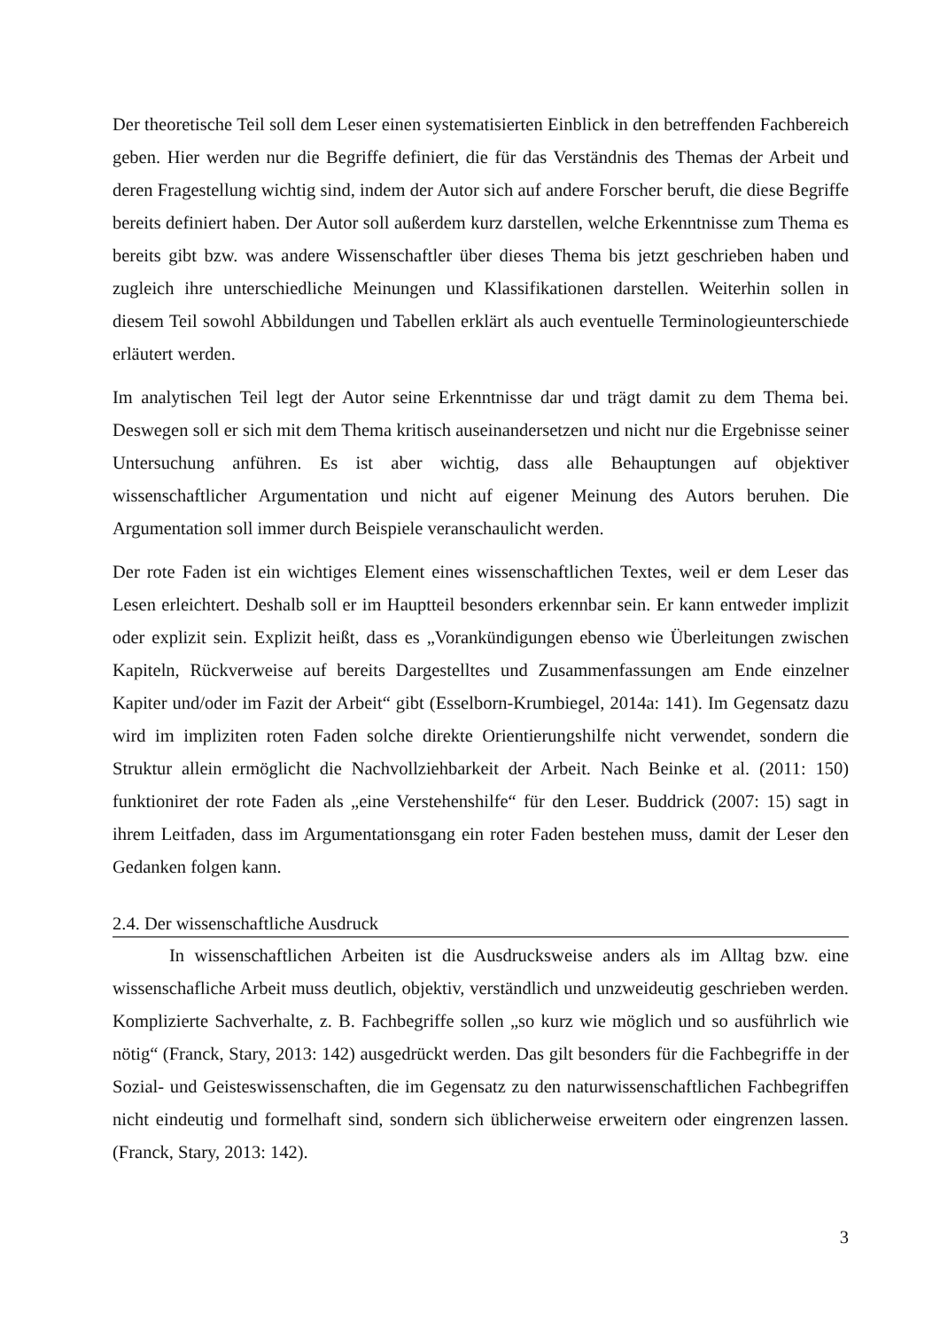Der theoretische Teil soll dem Leser einen systematisierten Einblick in den betreffenden Fachbereich geben. Hier werden nur die Begriffe definiert, die für das Verständnis des Themas der Arbeit und deren Fragestellung wichtig sind, indem der Autor sich auf andere Forscher beruft, die diese Begriffe bereits definiert haben. Der Autor soll außerdem kurz darstellen, welche Erkenntnisse zum Thema es bereits gibt bzw. was andere Wissenschaftler über dieses Thema bis jetzt geschrieben haben und zugleich ihre unterschiedliche Meinungen und Klassifikationen darstellen. Weiterhin sollen in diesem Teil sowohl Abbildungen und Tabellen erklärt als auch eventuelle Terminologieunterschiede erläutert werden.
Im analytischen Teil legt der Autor seine Erkenntnisse dar und trägt damit zu dem Thema bei. Deswegen soll er sich mit dem Thema kritisch auseinandersetzen und nicht nur die Ergebnisse seiner Untersuchung anführen. Es ist aber wichtig, dass alle Behauptungen auf objektiver wissenschaftlicher Argumentation und nicht auf eigener Meinung des Autors beruhen. Die Argumentation soll immer durch Beispiele veranschaulicht werden.
Der rote Faden ist ein wichtiges Element eines wissenschaftlichen Textes, weil er dem Leser das Lesen erleichtert. Deshalb soll er im Hauptteil besonders erkennbar sein. Er kann entweder implizit oder explizit sein. Explizit heißt, dass es „Vorankündigungen ebenso wie Überleitungen zwischen Kapiteln, Rückverweise auf bereits Dargestelltes und Zusammenfassungen am Ende einzelner Kapiter und/oder im Fazit der Arbeit“ gibt (Esselborn-Krumbiegel, 2014a: 141). Im Gegensatz dazu wird im impliziten roten Faden solche direkte Orientierungshilfe nicht verwendet, sondern die Struktur allein ermöglicht die Nachvollziehbarkeit der Arbeit. Nach Beinke et al. (2011: 150) funktioniret der rote Faden als „eine Verstehenshilfe“ für den Leser. Buddrick (2007: 15) sagt in ihrem Leitfaden, dass im Argumentationsgang ein roter Faden bestehen muss, damit der Leser den Gedanken folgen kann.
2.4. Der wissenschaftliche Ausdruck
In wissenschaftlichen Arbeiten ist die Ausdrucksweise anders als im Alltag bzw. eine wissenschafliche Arbeit muss deutlich, objektiv, verständlich und unzweideutig geschrieben werden. Komplizierte Sachverhalte, z. B. Fachbegriffe sollen „so kurz wie möglich und so ausführlich wie nötig“ (Franck, Stary, 2013: 142) ausgedrückt werden. Das gilt besonders für die Fachbegriffe in der Sozial- und Geisteswissenschaften, die im Gegensatz zu den naturwissenschaftlichen Fachbegriffen nicht eindeutig und formelhaft sind, sondern sich üblicherweise erweitern oder eingrenzen lassen. (Franck, Stary, 2013: 142).
3